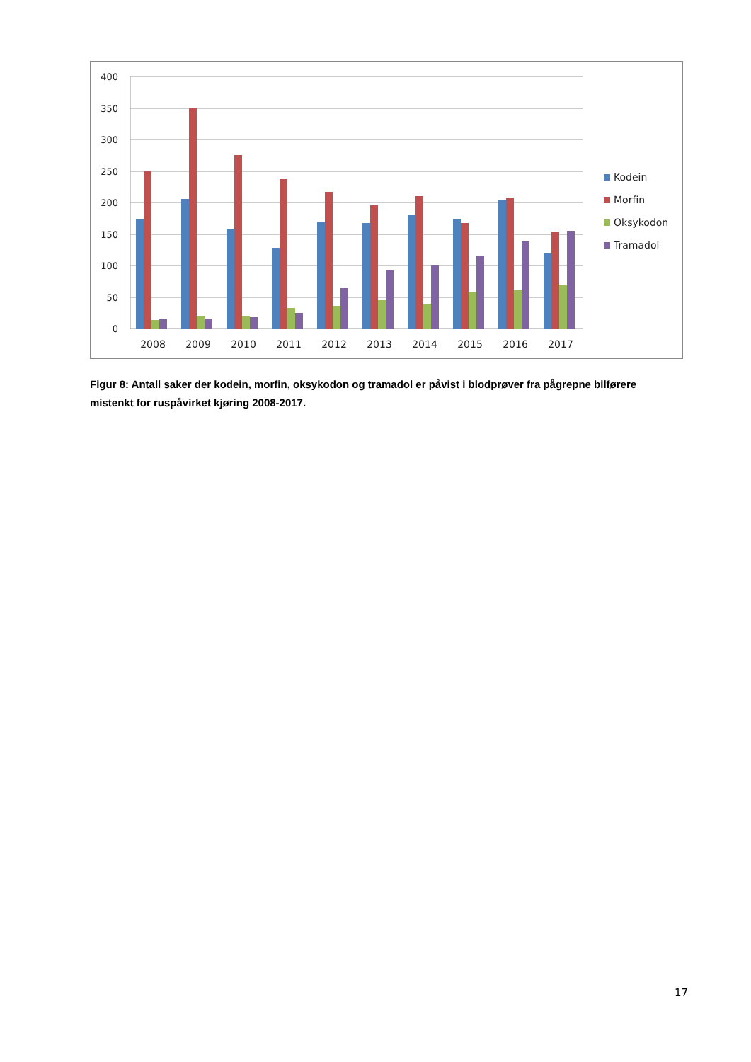400
350
300
250
200
150
100
50
0
2008
2009
2010
2011
2012
2013
2014
2015
2016
2017
Kodein
Morfin
Oksykodon
Tramadol
Figur 8: Antall saker der kodein, morfin, oksykodon og tramadol er påvist i blodprøver fra pågrepne bilførere mistenkt for ruspåvirket kjøring 2008-2017.
17